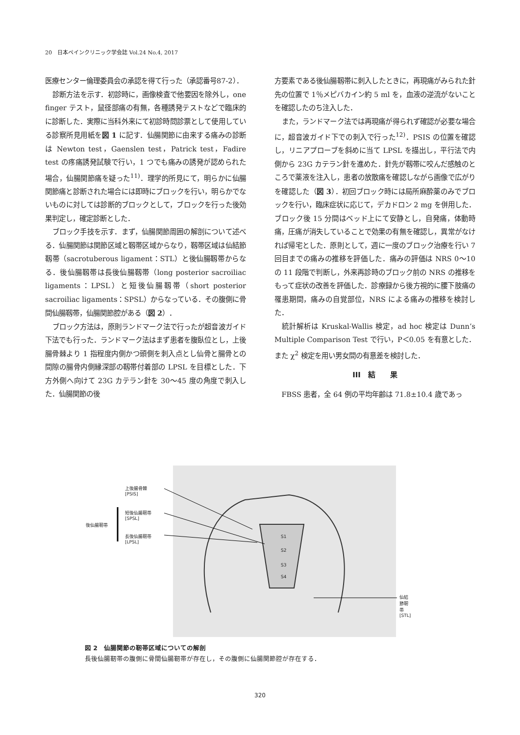20　日本ペインクリニック学会誌 Vol.24 No.4, 2017
医療センター倫理委員会の承認を得て行った（承認番号87-2）．
診断方法を示す．初診時に，画像検査で他要因を除外し，one finger テスト，鼠径部痛の有無，各種誘発テストなどで臨床的に診断した．実際に当科外来にて初診時問診票として使用している診察所見用紙を図 1 に記す．仙腸関節に由来する痛みの診断は Newton test，Gaenslen test，Patrick test，Fadire test の疼痛誘発試験で行い，1 つでも痛みの誘発が認められた場合，仙腸関節痛を疑った<sup>11)</sup>．理学的所見にて，明らかに仙腸関節痛と診断された場合には即時にブロックを行い，明らかでないものに対しては診断的ブロックとして，ブロックを行った後効果判定し，確定診断とした．
ブロック手技を示す．まず，仙腸関節周囲の解剖について述べる．仙腸関節は関節区域と靱帯区域からなり，靱帯区域は仙結節靱帯（sacrotuberous ligament：STL）と後仙腸靱帯からなる．後仙腸靱帯は長後仙腸靱帯（long posterior sacroiliac ligaments：LPSL）と短後仙腸靱帯（short posterior sacroiliac ligaments：SPSL）からなっている．その腹側に骨間仙腸靱帯，仙腸関節腔がある（図 2）．
ブロック方法は，原則ランドマーク法で行ったが超音波ガイド下法でも行った．ランドマーク法はまず患者を腹臥位とし，上後腸骨棘より 1 指程度内側かつ頭側を刺入点とし仙骨と腸骨との間隙の腸骨内側縁深部の靱帯付着部の LPSL を目標とした．下方外側へ向けて 23G カテラン針を 30〜45 度の角度で刺入した．仙腸関節の後
方要素である後仙腸靱帯に刺入したときに，再現痛がみられた針先の位置で 1％メピバカイン約 5 ml を，血液の逆流がないことを確認したのち注入した．
また，ランドマーク法では再現痛が得られず確認が必要な場合に，超音波ガイド下での刺入で行った<sup>12)</sup>．PSIS の位置を確認し，リニアプローブを斜めに当て LPSL を描出し，平行法で内側から 23G カテラン針を進めた．針先が靱帯に咬んだ感触のところで薬液を注入し，患者の放散痛を確認しながら画像で広がりを確認した（図 3）．初回ブロック時には局所麻酔薬のみでブロックを行い，臨床症状に応じて，デカドロン 2 mg を併用した．ブロック後 15 分間はベッド上にて安静とし，自発痛，体動時痛，圧痛が消失していることで効果の有無を確認し，異常がなければ帰宅とした．原則として，週に一度のブロック治療を行い 7 回目までの痛みの推移を評価した．痛みの評価は NRS 0〜10 の 11 段階で判断し，外来再診時のブロック前の NRS の推移をもって症状の改善を評価した．診療録から後方視的に腰下肢痛の罹患期間，痛みの自覚部位，NRS による痛みの推移を検討した．
統計解析は Kruskal-Wallis 検定，ad hoc 検定は Dunn’s Multiple Comparison Test で行い，P＜0.05 を有意とした．また χ<sup>2</sup> 検定を用い男女間の有意差を検討した．
III　結　　果
FBSS 患者，全 64 例の平均年齢は 71.8±10.4 歳であっ
上後腸骨棘
[PSIS]
短後仙腸靭帯
[SPSL]
後仙腸靭帯
長後仙腸靭帯
[LPSL]
S1
S2
S3
S4
仙結節靭帯
[STL]
図 2　仙腸関節の靭帯区域についての解剖
長後仙腸靭帯の腹側に骨間仙腸靭帯が存在し，その腹側に仙腸関節腔が存在する．
320